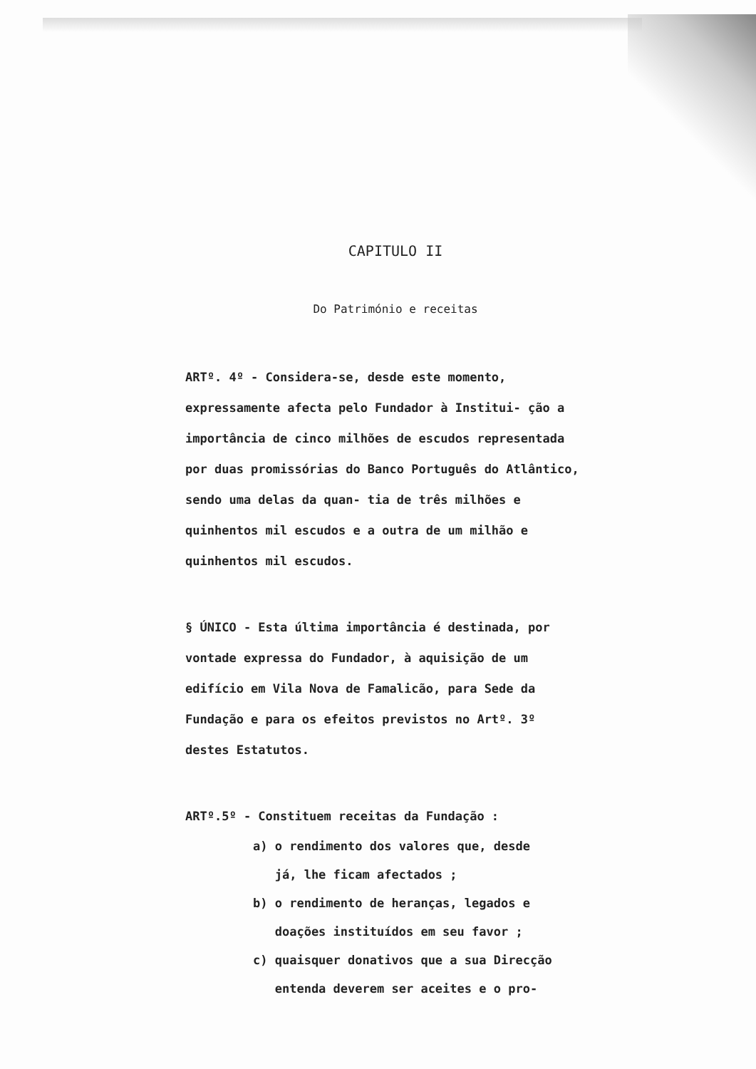CAPITULO II
Do Património e receitas
ARTº. 4º - Considera-se, desde este momento, expressamente afecta pelo Fundador à Institui- ção a importância de cinco milhões de escudos representada por duas promissórias do Banco Português do Atlântico, sendo uma delas da quan- tia de três milhões e quinhentos mil escudos e a outra de um milhão e quinhentos mil escudos.
§ ÚNICO - Esta última importância é destinada, por vontade expressa do Fundador, à aquisição de um edifício em Vila Nova de Famalicão, para Sede da Fundação e para os efeitos previstos no Artº. 3º destes Estatutos.
ARTº.5º - Constituem receitas da Fundação :
a) o rendimento dos valores que, desde
já, lhe ficam afectados ;
b) o rendimento de heranças, legados e
doações instituídos em seu favor ;
c) quaisquer donativos que a sua Direcção
entenda deverem ser aceites e o pro-